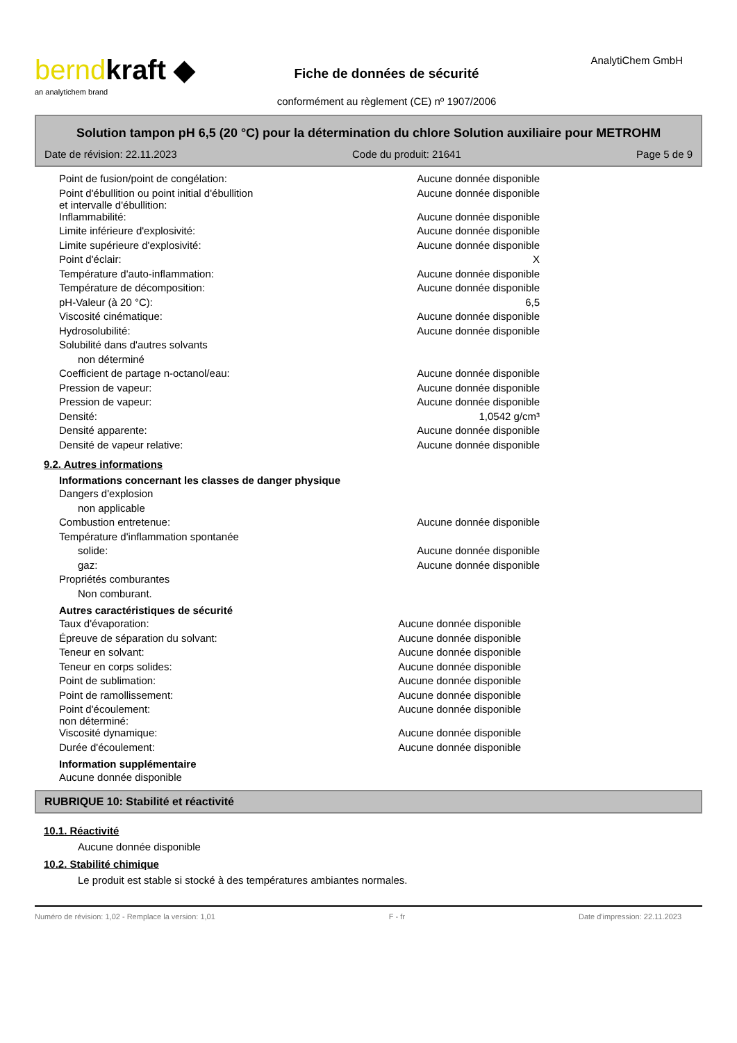berndkraft ◆
an analytichem brand
Fiche de données de sécurité
conformément au règlement (CE) nº 1907/2006
AnalytiChem GmbH
Solution tampon pH 6,5 (20 °C) pour la détermination du chlore Solution auxiliaire pour METROHM
Date de révision: 22.11.2023 Code du produit: 21641 Page 5 de 9
| Point de fusion/point de congélation: | Aucune donnée disponible |
| Point d'ébullition ou point initial d'ébullition et intervalle d'ébullition: | Aucune donnée disponible |
| Inflammabilité: | Aucune donnée disponible |
| Limite inférieure d'explosivité: | Aucune donnée disponible |
| Limite supérieure d'explosivité: | Aucune donnée disponible |
| Point d'éclair: | X |
| Température d'auto-inflammation: | Aucune donnée disponible |
| Température de décomposition: | Aucune donnée disponible |
| pH-Valeur (à 20 °C): | 6,5 |
| Viscosité cinématique: | Aucune donnée disponible |
| Hydrosolubilité: | Aucune donnée disponible |
| Solubilité dans d'autres solvants | |
| non déterminé | |
| Coefficient de partage n-octanol/eau: | Aucune donnée disponible |
| Pression de vapeur: | Aucune donnée disponible |
| Pression de vapeur: | Aucune donnée disponible |
| Densité: | 1,0542 g/cm³ |
| Densité apparente: | Aucune donnée disponible |
| Densité de vapeur relative: | Aucune donnée disponible |
9.2. Autres informations
Informations concernant les classes de danger physique
| Dangers d'explosion | |
| non applicable | |
| Combustion entretenue: | Aucune donnée disponible |
| Température d'inflammation spontanée | |
| solide: | Aucune donnée disponible |
| gaz: | Aucune donnée disponible |
| Propriétés comburantes | |
| Non comburant. | |
Autres caractéristiques de sécurité
| Taux d'évaporation: | Aucune donnée disponible |
| Épreuve de séparation du solvant: | Aucune donnée disponible |
| Teneur en solvant: | Aucune donnée disponible |
| Teneur en corps solides: | Aucune donnée disponible |
| Point de sublimation: | Aucune donnée disponible |
| Point de ramollissement: | Aucune donnée disponible |
| Point d'écoulement: non déterminé: | Aucune donnée disponible |
| Viscosité dynamique: | Aucune donnée disponible |
| Durée d'écoulement: | Aucune donnée disponible |
Information supplémentaire
Aucune donnée disponible
RUBRIQUE 10: Stabilité et réactivité
10.1. Réactivité
Aucune donnée disponible
10.2. Stabilité chimique
Le produit est stable si stocké à des températures ambiantes normales.
Numéro de révision: 1,02 - Remplace la version: 1,01 F - fr Date d'impression: 22.11.2023